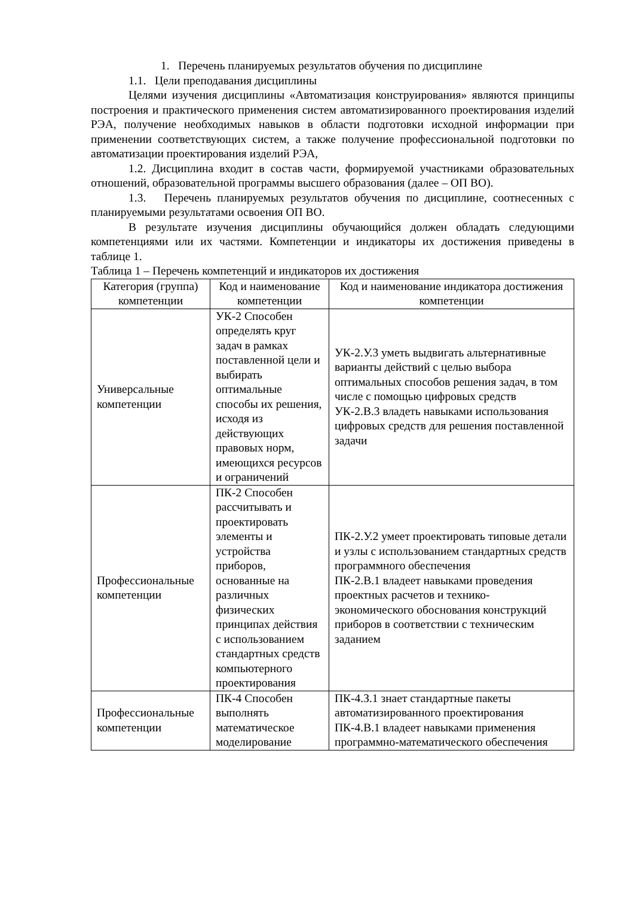1. Перечень планируемых результатов обучения по дисциплине
1.1. Цели преподавания дисциплины
Целями изучения дисциплины «Автоматизация конструирования» являются принципы построения и практического применения систем автоматизированного проектирования изделий РЭА, получение необходимых навыков в области подготовки исходной информации при применении соответствующих систем, а также получение профессиональной подготовки по автоматизации проектирования изделий РЭА,
1.2. Дисциплина входит в состав части, формируемой участниками образовательных отношений, образовательной программы высшего образования (далее – ОП ВО).
1.3. Перечень планируемых результатов обучения по дисциплине, соотнесенных с планируемыми результатами освоения ОП ВО.
В результате изучения дисциплины обучающийся должен обладать следующими компетенциями или их частями. Компетенции и индикаторы их достижения приведены в таблице 1.
Таблица 1 – Перечень компетенций и индикаторов их достижения
| Категория (группа) компетенции | Код и наименование компетенции | Код и наименование индикатора достижения компетенции |
| --- | --- | --- |
| Универсальные компетенции | УК-2 Способен определять круг задач в рамках поставленной цели и выбирать оптимальные способы их решения, исходя из действующих правовых норм, имеющихся ресурсов и ограничений | УК-2.У.3 уметь выдвигать альтернативные варианты действий с целью выбора оптимальных способов решения задач, в том числе с помощью цифровых средств УК-2.В.3 владеть навыками использования цифровых средств для решения поставленной задачи |
| Профессиональные компетенции | ПК-2 Способен рассчитывать и проектировать элементы и устройства приборов, основанные на различных физических принципах действия с использованием стандартных средств компьютерного проектирования | ПК-2.У.2 умеет проектировать типовые детали и узлы с использованием стандартных средств программного обеспечения ПК-2.В.1 владеет навыками проведения проектных расчетов и технико-экономического обоснования конструкций приборов в соответствии с техническим заданием |
| Профессиональные компетенции | ПК-4 Способен выполнять математическое моделирование | ПК-4.З.1 знает стандартные пакеты автоматизированного проектирования ПК-4.В.1 владеет навыками применения программно-математического обеспечения |